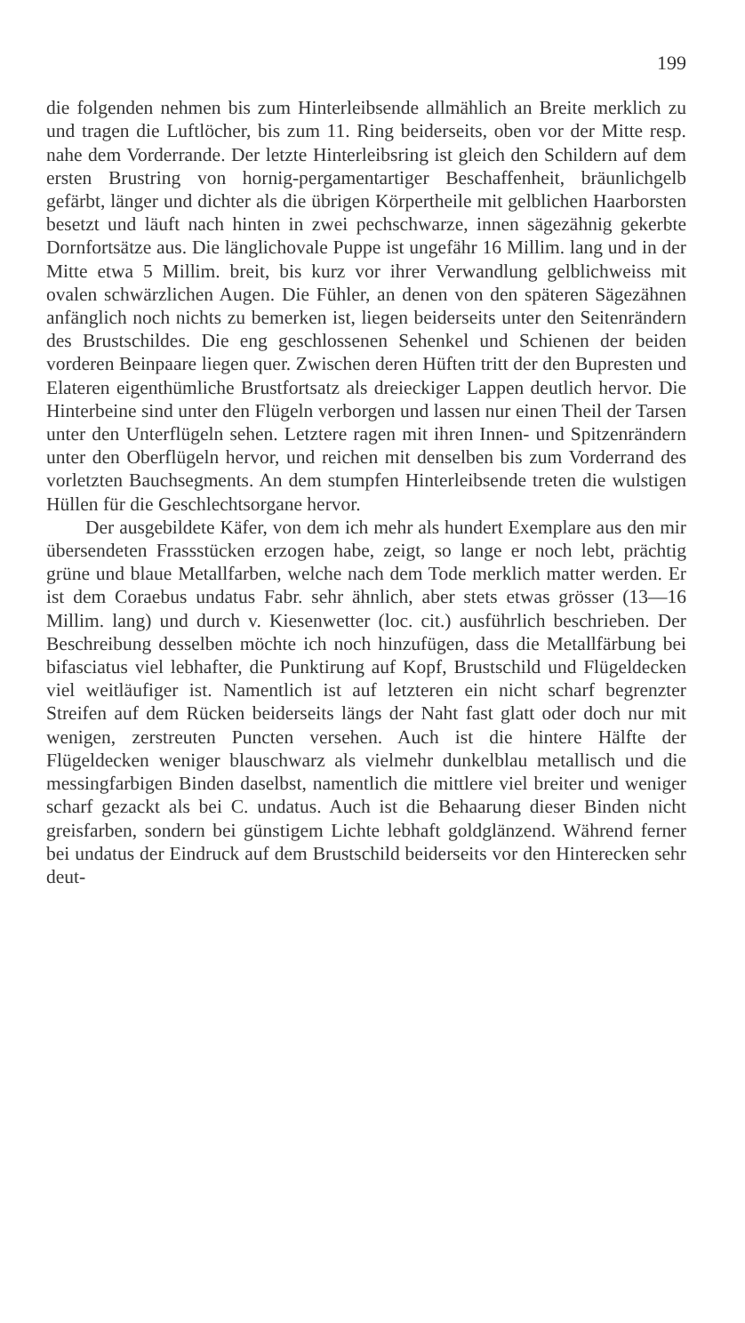199
die folgenden nehmen bis zum Hinterleibsende allmählich an Breite merklich zu und tragen die Luftlöcher, bis zum 11. Ring beiderseits, oben vor der Mitte resp. nahe dem Vorderrande. Der letzte Hinterleibsring ist gleich den Schildern auf dem ersten Brustring von hornig-pergamentartiger Beschaffenheit, bräunlichgelb gefärbt, länger und dichter als die übrigen Körpertheile mit gelblichen Haarborsten besetzt und läuft nach hinten in zwei pechschwarze, innen sägezähnig gekerbte Dornfortsätze aus. Die länglichovale Puppe ist ungefähr 16 Millim. lang und in der Mitte etwa 5 Millim. breit, bis kurz vor ihrer Verwandlung gelblichweiss mit ovalen schwärzlichen Augen. Die Fühler, an denen von den späteren Sägezähnen anfänglich noch nichts zu bemerken ist, liegen beiderseits unter den Seitenrändern des Brustschildes. Die eng geschlossenen Sehenkel und Schienen der beiden vorderen Beinpaare liegen quer. Zwischen deren Hüften tritt der den Bupresten und Elateren eigenthümliche Brustfortsatz als dreieckiger Lappen deutlich hervor. Die Hinterbeine sind unter den Flügeln verborgen und lassen nur einen Theil der Tarsen unter den Unterflügeln sehen. Letztere ragen mit ihren Innen- und Spitzenrändern unter den Oberflügeln hervor, und reichen mit denselben bis zum Vorderrand des vorletzten Bauchsegments. An dem stumpfen Hinterleibsende treten die wulstigen Hüllen für die Geschlechtsorgane hervor.
Der ausgebildete Käfer, von dem ich mehr als hundert Exemplare aus den mir übersendeten Frassstücken erzogen habe, zeigt, so lange er noch lebt, prächtig grüne und blaue Metallfarben, welche nach dem Tode merklich matter werden. Er ist dem Coraebus undatus Fabr. sehr ähnlich, aber stets etwas grösser (13—16 Millim. lang) und durch v. Kiesenwetter (loc. cit.) ausführlich beschrieben. Der Beschreibung desselben möchte ich noch hinzufügen, dass die Metallfärbung bei bifasciatus viel lebhafter, die Punktirung auf Kopf, Brustschild und Flügeldecken viel weitläufiger ist. Namentlich ist auf letzteren ein nicht scharf begrenzter Streifen auf dem Rücken beiderseits längs der Naht fast glatt oder doch nur mit wenigen, zerstreuten Puncten versehen. Auch ist die hintere Hälfte der Flügeldecken weniger blauschwarz als vielmehr dunkelblau metallisch und die messingfarbigen Binden daselbst, namentlich die mittlere viel breiter und weniger scharf gezackt als bei C. undatus. Auch ist die Behaarung dieser Binden nicht greisfarben, sondern bei günstigem Lichte lebhaft goldglänzend. Während ferner bei undatus der Eindruck auf dem Brustschild beiderseits vor den Hinterecken sehr deut-